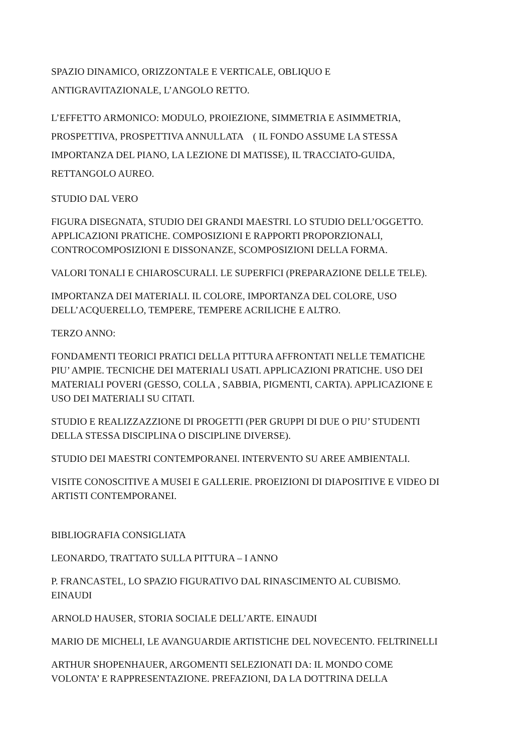SPAZIO DINAMICO, ORIZZONTALE E VERTICALE, OBLIQUO E
ANTIGRAVITAZIONALE, L’ANGOLO RETTO.
L’EFFETTO ARMONICO: MODULO, PROIEZIONE, SIMMETRIA E ASIMMETRIA,
PROSPETTIVA, PROSPETTIVA ANNULLATA ( IL FONDO ASSUME LA STESSA
IMPORTANZA DEL PIANO, LA LEZIONE DI MATISSE), IL TRACCIATO-GUIDA,
RETTANGOLO AUREO.
STUDIO DAL VERO
FIGURA DISEGNATA, STUDIO DEI GRANDI MAESTRI. LO STUDIO DELL’OGGETTO.
APPLICAZIONI PRATICHE. COMPOSIZIONI E RAPPORTI PROPORZIONALI,
CONTROCOMPOSIZIONI E DISSONANZE, SCOMPOSIZIONI DELLA FORMA.
VALORI TONALI E CHIAROSCURALI. LE SUPERFICI (PREPARAZIONE DELLE TELE).
IMPORTANZA DEI MATERIALI. IL COLORE, IMPORTANZA DEL COLORE, USO
DELL’ACQUERELLO, TEMPERE, TEMPERE ACRILICHE E ALTRO.
TERZO ANNO:
FONDAMENTI TEORICI PRATICI DELLA PITTURA AFFRONTATI NELLE TEMATICHE
PIU’ AMPIE. TECNICHE DEI MATERIALI USATI. APPLICAZIONI PRATICHE. USO DEI
MATERIALI POVERI (GESSO, COLLA , SABBIA, PIGMENTI, CARTA). APPLICAZIONE E
USO DEI MATERIALI SU CITATI.
STUDIO E REALIZZAZZIONE DI PROGETTI (PER GRUPPI DI DUE O PIU’ STUDENTI
DELLA STESSA DISCIPLINA O DISCIPLINE DIVERSE).
STUDIO DEI MAESTRI CONTEMPORANEI. INTERVENTO SU AREE AMBIENTALI.
VISITE CONOSCITIVE A MUSEI E GALLERIE. PROEIZIONI DI DIAPOSITIVE E VIDEO DI
ARTISTI CONTEMPORANEI.
BIBLIOGRAFIA CONSIGLIATA
LEONARDO, TRATTATO SULLA PITTURA – I ANNO
P. FRANCASTEL, LO SPAZIO FIGURATIVO DAL RINASCIMENTO AL CUBISMO.
EINAUDI
ARNOLD HAUSER, STORIA SOCIALE DELL’ARTE. EINAUDI
MARIO DE MICHELI, LE AVANGUARDIE ARTISTICHE DEL NOVECENTO. FELTRINELLI
ARTHUR SHOPENHAUER, ARGOMENTI SELEZIONATI DA: IL MONDO COME
VOLONTA’ E RAPPRESENTAZIONE. PREFAZIONI, DA LA DOTTRINA DELLA